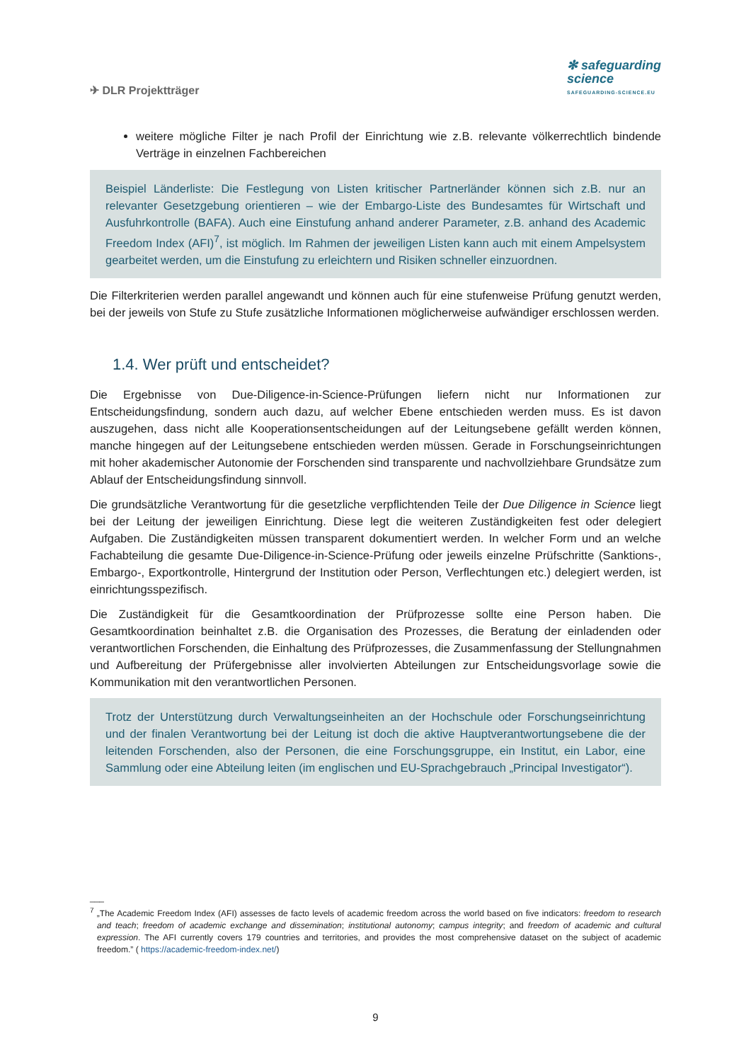✈ DLR Projektträger
✻ safeguarding
science
SAFEGUARDING-SCIENCE.EU
weitere mögliche Filter je nach Profil der Einrichtung wie z.B. relevante völkerrechtlich bindende Verträge in einzelnen Fachbereichen
Beispiel Länderliste: Die Festlegung von Listen kritischer Partnerländer können sich z.B. nur an relevanter Gesetzgebung orientieren – wie der Embargo-Liste des Bundesamtes für Wirtschaft und Ausfuhrkontrolle (BAFA). Auch eine Einstufung anhand anderer Parameter, z.B. anhand des Academic Freedom Index (AFI)<sup>7</sup>, ist möglich. Im Rahmen der jeweiligen Listen kann auch mit einem Ampelsystem gearbeitet werden, um die Einstufung zu erleichtern und Risiken schneller einzuordnen.
Die Filterkriterien werden parallel angewandt und können auch für eine stufenweise Prüfung genutzt werden, bei der jeweils von Stufe zu Stufe zusätzliche Informationen möglicherweise aufwändiger erschlossen werden.
1.4. Wer prüft und entscheidet?
Die Ergebnisse von Due-Diligence-in-Science-Prüfungen liefern nicht nur Informationen zur Entscheidungsfindung, sondern auch dazu, auf welcher Ebene entschieden werden muss. Es ist davon auszugehen, dass nicht alle Kooperationsentscheidungen auf der Leitungsebene gefällt werden können, manche hingegen auf der Leitungsebene entschieden werden müssen. Gerade in Forschungseinrichtungen mit hoher akademischer Autonomie der Forschenden sind transparente und nachvollziehbare Grundsätze zum Ablauf der Entscheidungsfindung sinnvoll.
Die grundsätzliche Verantwortung für die gesetzliche verpflichtenden Teile der Due Diligence in Science liegt bei der Leitung der jeweiligen Einrichtung. Diese legt die weiteren Zuständigkeiten fest oder delegiert Aufgaben. Die Zuständigkeiten müssen transparent dokumentiert werden. In welcher Form und an welche Fachabteilung die gesamte Due-Diligence-in-Science-Prüfung oder jeweils einzelne Prüfschritte (Sanktions-, Embargo-, Exportkontrolle, Hintergrund der Institution oder Person, Verflechtungen etc.) delegiert werden, ist einrichtungsspezifisch.
Die Zuständigkeit für die Gesamtkoordination der Prüfprozesse sollte eine Person haben. Die Gesamtkoordination beinhaltet z.B. die Organisation des Prozesses, die Beratung der einladenden oder verantwortlichen Forschenden, die Einhaltung des Prüfprozesses, die Zusammenfassung der Stellungnahmen und Aufbereitung der Prüfergebnisse aller involvierten Abteilungen zur Entscheidungsvorlage sowie die Kommunikation mit den verantwortlichen Personen.
Trotz der Unterstützung durch Verwaltungseinheiten an der Hochschule oder Forschungseinrichtung und der finalen Verantwortung bei der Leitung ist doch die aktive Hauptverantwortungsebene die der leitenden Forschenden, also der Personen, die eine Forschungsgruppe, ein Institut, ein Labor, eine Sammlung oder eine Abteilung leiten (im englischen und EU-Sprachgebrauch „Principal Investigator“).
___
<sup>7</sup> „The Academic Freedom Index (AFI) assesses de facto levels of academic freedom across the world based on five indicators: freedom to research and teach; freedom of academic exchange and dissemination; institutional autonomy; campus integrity; and freedom of academic and cultural expression. The AFI currently covers 179 countries and territories, and provides the most comprehensive dataset on the subject of academic freedom.” ( https://academic-freedom-index.net/)
9